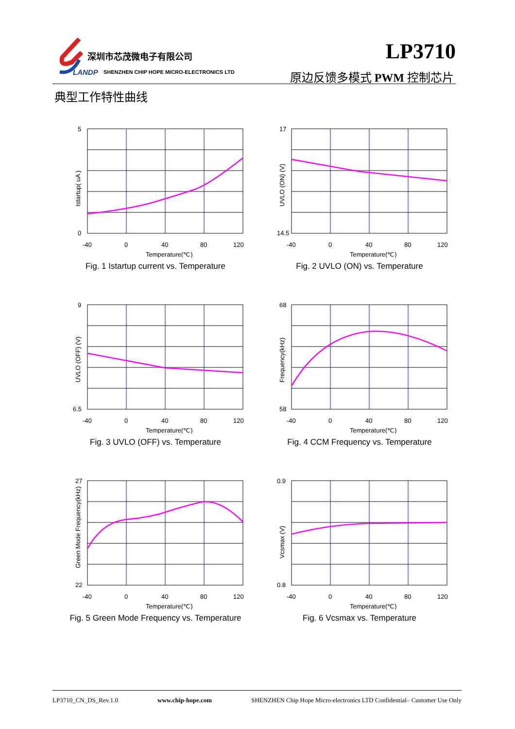深圳市芯茂微电子有限公司
LANDP
SHENZHEN CHIP HOPE MICRO-ELECTRONICS LTD
LP3710
原边反馈多模式 PWM 控制芯片
典型工作特性曲线
Istartup( uA )
5
0
-40
0
40
80
120
Temperature(℃)
Fig. 1 Istartup current vs. Temperature
UVLO (ON) (V)
17
14.5
-40
0
40
80
120
Temperature(℃)
Fig. 2 UVLO (ON) vs. Temperature
UVLO (OFF) (V)
9
6.5
-40
0
40
80
120
Temperature(℃)
Fig. 3 UVLO (OFF) vs. Temperature
Frequency(kHz)
68
58
-40
0
40
80
120
Temperature(℃)
Fig. 4 CCM Frequency vs. Temperature
Green Mode Frequency(kHz)
27
22
-40
0
40
80
120
Temperature(℃)
Fig. 5 Green Mode Frequency vs. Temperature
Vcsmax (V)
0.9
0.8
-40
0
40
80
120
Temperature(℃)
Fig. 6 Vcsmax vs. Temperature
LP3710_CN_DS_Rev.1.0 www.chip-hope.com SHENZHEN Chip Hope Micro-electronics LTD Confidential– Customer Use Only